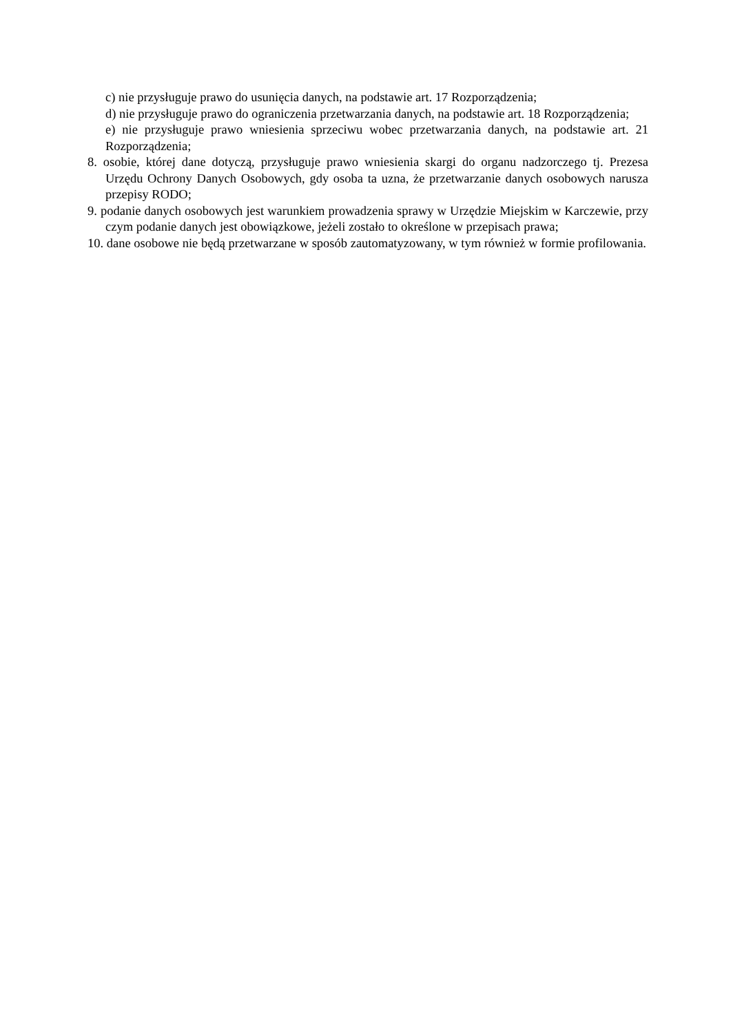c) nie przysługuje prawo do usunięcia danych, na podstawie art. 17 Rozporządzenia;
d) nie przysługuje prawo do ograniczenia przetwarzania danych, na podstawie art. 18 Rozporządzenia;
e) nie przysługuje prawo wniesienia sprzeciwu wobec przetwarzania danych, na podstawie art. 21 Rozporządzenia;
8. osobie, której dane dotyczą, przysługuje prawo wniesienia skargi do organu nadzorczego tj. Prezesa Urzędu Ochrony Danych Osobowych, gdy osoba ta uzna, że przetwarzanie danych osobowych narusza przepisy RODO;
9. podanie danych osobowych jest warunkiem prowadzenia sprawy w Urzędzie Miejskim w Karczewie, przy czym podanie danych jest obowiązkowe, jeżeli zostało to określone w przepisach prawa;
10. dane osobowe nie będą przetwarzane w sposób zautomatyzowany, w tym również w formie profilowania.